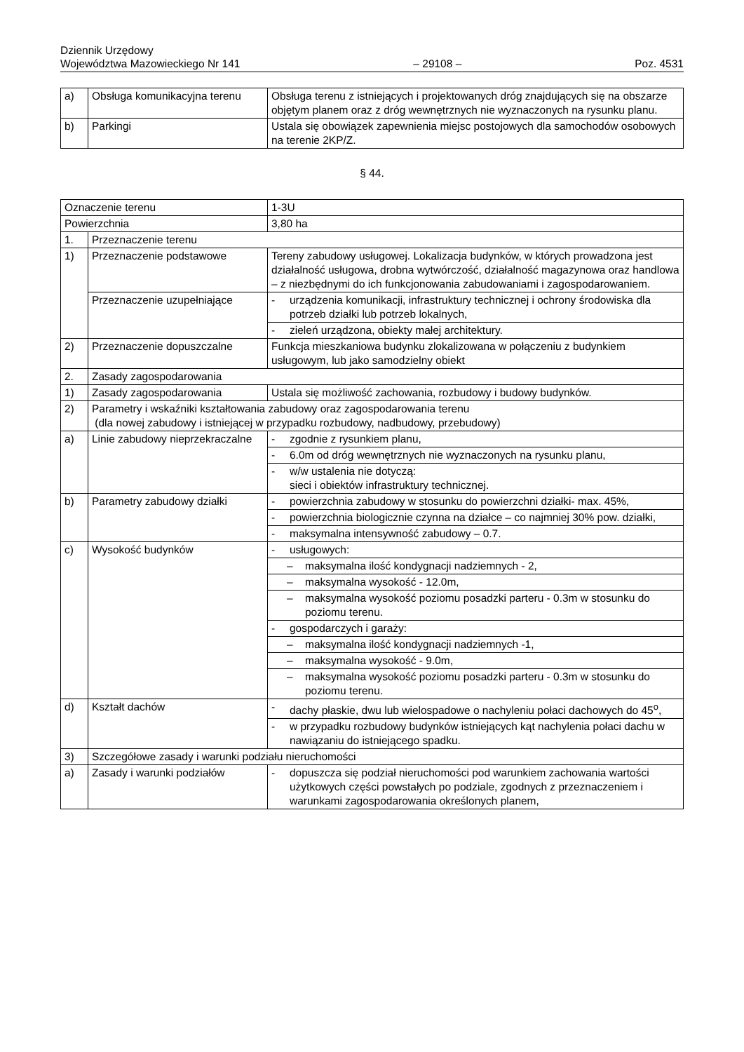Dziennik Urzędowy
Województwa Mazowieckiego Nr 141
– 29108 –
Poz. 4531
| a) | Obsługa komunikacyjna terenu | Obsługa terenu z istniejących i projektowanych dróg znajdujących się na obszarze objętym planem oraz z dróg wewnętrznych nie wyznaczonych na rysunku planu. |
| b) | Parkingi | Ustala się obowiązek zapewnienia miejsc postojowych dla samochodów osobowych na terenie 2KP/Z. |
§ 44.
| Oznaczenie terenu | | 1-3U |
| Powierzchnia | | 3,80 ha |
| 1. | Przeznaczenie terenu | |
| 1) | Przeznaczenie podstawowe | Tereny zabudowy usługowej. Lokalizacja budynków, w których prowadzona jest działalność usługowa, drobna wytwórczość, działalność magazynowa oraz handlowa – z niezbędnymi do ich funkcjonowania zabudowaniami i zagospodarowaniem. |
| | Przeznaczenie uzupełniające | - urządzenia komunikacji, infrastruktury technicznej i ochrony środowiska dla potrzeb działki lub potrzeb lokalnych, |
| | | - zieleń urządzona, obiekty małej architektury. |
| 2) | Przeznaczenie dopuszczalne | Funkcja mieszkaniowa budynku zlokalizowana w połączeniu z budynkiem usługowym, lub jako samodzielny obiekt |
| 2. | Zasady zagospodarowania | |
| 1) | Zasady zagospodarowania | Ustala się możliwość zachowania, rozbudowy i budowy budynków. |
| 2) | Parametry i wskaźniki kształtowania zabudowy oraz zagospodarowania terenu (dla nowej zabudowy i istniejącej w przypadku rozbudowy, nadbudowy, przebudowy) | |
| a) | Linie zabudowy nieprzekraczalne | - zgodnie z rysunkiem planu, |
| | | - 6.0m od dróg wewnętrznych nie wyznaczonych na rysunku planu, |
| | | - w/w ustalenia nie dotyczą: sieci i obiektów infrastruktury technicznej. |
| b) | Parametry zabudowy działki | - powierzchnia zabudowy w stosunku do powierzchni działki- max. 45%, |
| | | - powierzchnia biologicznie czynna na działce – co najmniej 30% pow. działki, |
| | | - maksymalna intensywność zabudowy – 0.7. |
| c) | Wysokość budynków | - usługowych: |
| | | – maksymalna ilość kondygnacji nadziemnych - 2, |
| | | – maksymalna wysokość - 12.0m, |
| | | – maksymalna wysokość poziomu posadzki parteru - 0.3m w stosunku do poziomu terenu. |
| | | - gospodarczych i garaży: |
| | | – maksymalna ilość kondygnacji nadziemnych -1, |
| | | – maksymalna wysokość - 9.0m, |
| | | – maksymalna wysokość poziomu posadzki parteru - 0.3m w stosunku do poziomu terenu. |
| d) | Kształt dachów | - dachy płaskie, dwu lub wielospadowe o nachyleniu połaci dachowych do 45<sup>o</sup>, |
| | | - w przypadku rozbudowy budynków istniejących kąt nachylenia połaci dachu w nawiązaniu do istniejącego spadku. |
| 3) | Szczegółowe zasady i warunki podziału nieruchomości | |
| a) | Zasady i warunki podziałów | - dopuszcza się podział nieruchomości pod warunkiem zachowania wartości użytkowych części powstałych po podziale, zgodnych z przeznaczeniem i warunkami zagospodarowania określonych planem, |